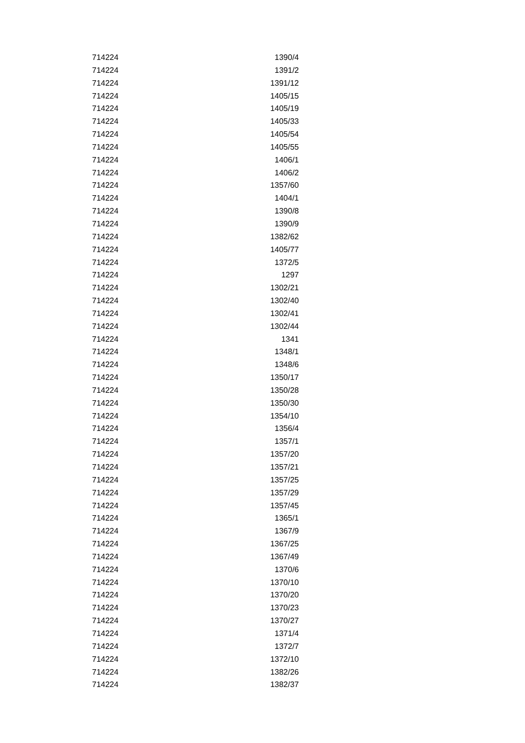| 714224 | 1390/4 |
| 714224 | 1391/2 |
| 714224 | 1391/12 |
| 714224 | 1405/15 |
| 714224 | 1405/19 |
| 714224 | 1405/33 |
| 714224 | 1405/54 |
| 714224 | 1405/55 |
| 714224 | 1406/1 |
| 714224 | 1406/2 |
| 714224 | 1357/60 |
| 714224 | 1404/1 |
| 714224 | 1390/8 |
| 714224 | 1390/9 |
| 714224 | 1382/62 |
| 714224 | 1405/77 |
| 714224 | 1372/5 |
| 714224 | 1297 |
| 714224 | 1302/21 |
| 714224 | 1302/40 |
| 714224 | 1302/41 |
| 714224 | 1302/44 |
| 714224 | 1341 |
| 714224 | 1348/1 |
| 714224 | 1348/6 |
| 714224 | 1350/17 |
| 714224 | 1350/28 |
| 714224 | 1350/30 |
| 714224 | 1354/10 |
| 714224 | 1356/4 |
| 714224 | 1357/1 |
| 714224 | 1357/20 |
| 714224 | 1357/21 |
| 714224 | 1357/25 |
| 714224 | 1357/29 |
| 714224 | 1357/45 |
| 714224 | 1365/1 |
| 714224 | 1367/9 |
| 714224 | 1367/25 |
| 714224 | 1367/49 |
| 714224 | 1370/6 |
| 714224 | 1370/10 |
| 714224 | 1370/20 |
| 714224 | 1370/23 |
| 714224 | 1370/27 |
| 714224 | 1371/4 |
| 714224 | 1372/7 |
| 714224 | 1372/10 |
| 714224 | 1382/26 |
| 714224 | 1382/37 |